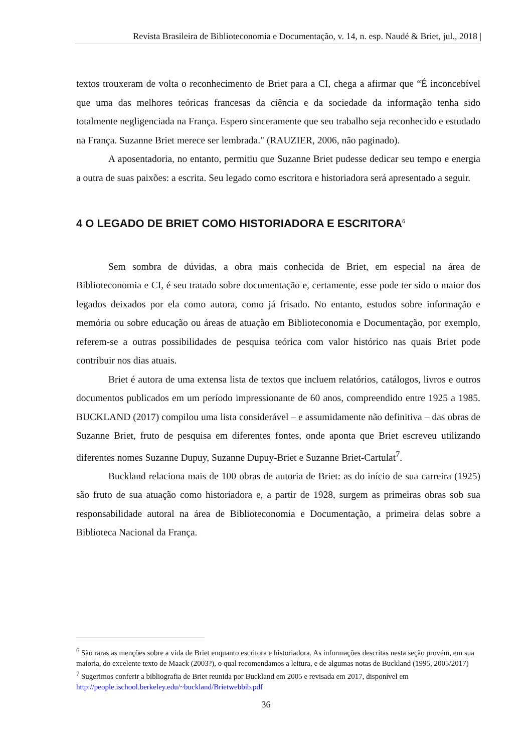Revista Brasileira de Biblioteconomia e Documentação, v. 14, n. esp. Naudé & Briet, jul., 2018 |
textos trouxeram de volta o reconhecimento de Briet para a CI, chega a afirmar que “É inconcebível que uma das melhores teóricas francesas da ciência e da sociedade da informação tenha sido totalmente negligenciada na França. Espero sinceramente que seu trabalho seja reconhecido e estudado na França. Suzanne Briet merece ser lembrada." (RAUZIER, 2006, não paginado).
A aposentadoria, no entanto, permitiu que Suzanne Briet pudesse dedicar seu tempo e energia a outra de suas paixões: a escrita. Seu legado como escritora e historiadora será apresentado a seguir.
4 O LEGADO DE BRIET COMO HISTORIADORA E ESCRITORA<sup>6</sup>
Sem sombra de dúvidas, a obra mais conhecida de Briet, em especial na área de Biblioteconomia e CI, é seu tratado sobre documentação e, certamente, esse pode ter sido o maior dos legados deixados por ela como autora, como já frisado. No entanto, estudos sobre informação e memória ou sobre educação ou áreas de atuação em Biblioteconomia e Documentação, por exemplo, referem-se a outras possibilidades de pesquisa teórica com valor histórico nas quais Briet pode contribuir nos dias atuais.
Briet é autora de uma extensa lista de textos que incluem relatórios, catálogos, livros e outros documentos publicados em um período impressionante de 60 anos, compreendido entre 1925 a 1985. BUCKLAND (2017) compilou uma lista considerável – e assumidamente não definitiva – das obras de Suzanne Briet, fruto de pesquisa em diferentes fontes, onde aponta que Briet escreveu utilizando diferentes nomes Suzanne Dupuy, Suzanne Dupuy-Briet e Suzanne Briet-Cartulat<sup>7</sup>.
Buckland relaciona mais de 100 obras de autoria de Briet: as do início de sua carreira (1925) são fruto de sua atuação como historiadora e, a partir de 1928, surgem as primeiras obras sob sua responsabilidade autoral na área de Biblioteconomia e Documentação, a primeira delas sobre a Biblioteca Nacional da França.
<sup>6</sup> São raras as menções sobre a vida de Briet enquanto escritora e historiadora. As informações descritas nesta seção provém, em sua maioria, do excelente texto de Maack (2003?), o qual recomendamos a leitura, e de algumas notas de Buckland (1995, 2005/2017)
<sup>7</sup> Sugerimos conferir a bibliografia de Briet reunida por Buckland em 2005 e revisada em 2017, disponível em http://people.ischool.berkeley.edu/~buckland/Brietwebbib.pdf
36